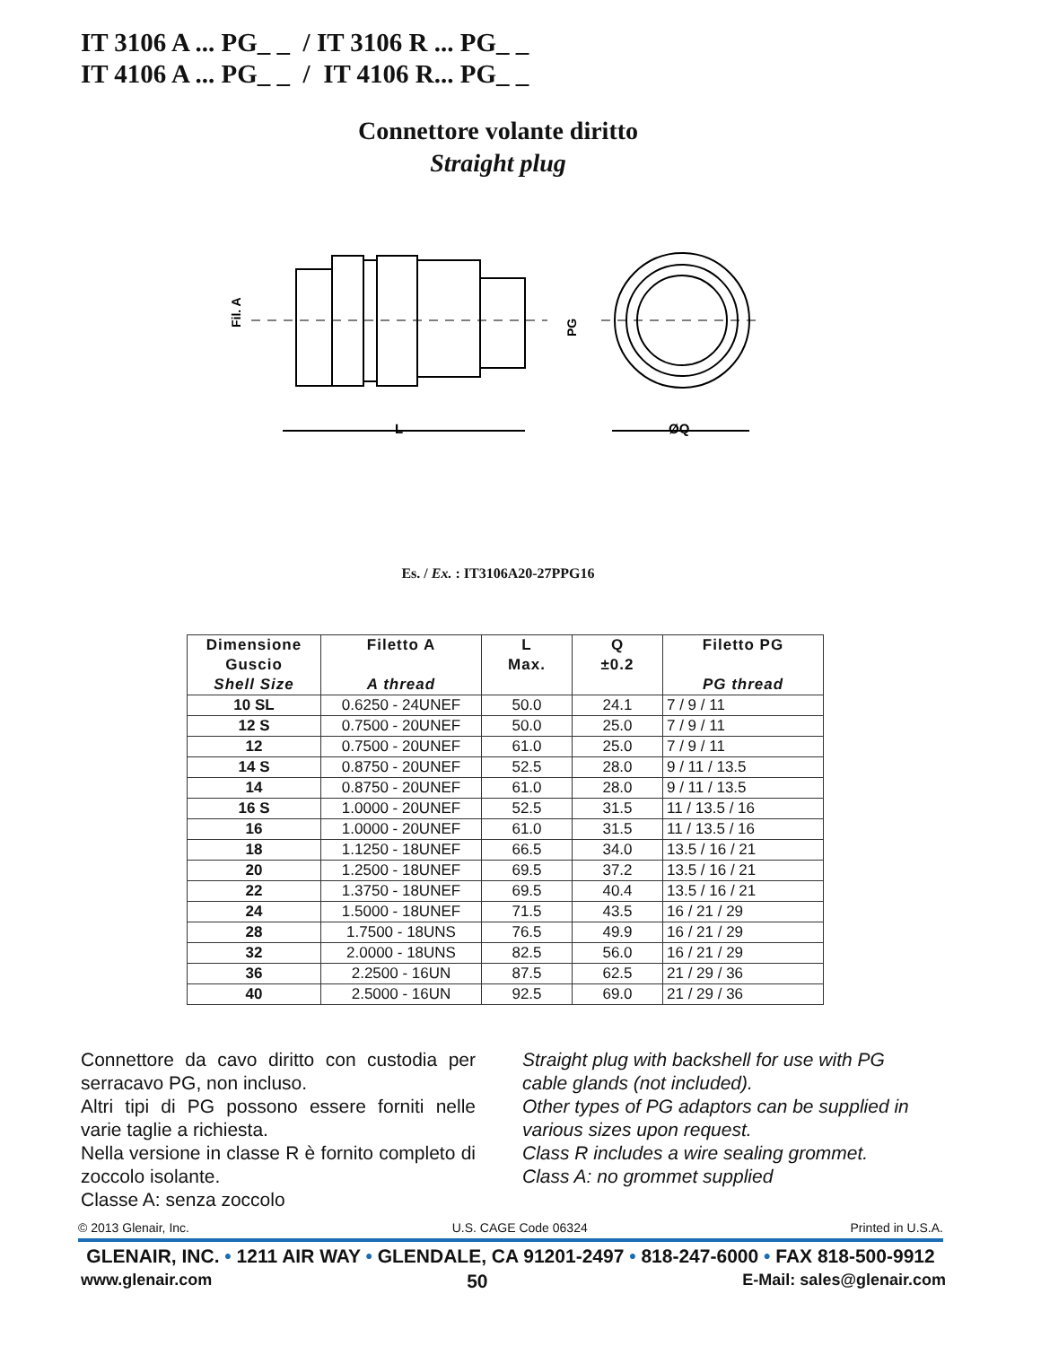IT 3106 A ... PG_ _ / IT 3106 R ... PG_ _
IT 4106 A ... PG_ _ / IT 4106 R... PG_ _
Connettore volante diritto
Straight plug
L
ØQ
Fil. A
PG
Es. / Ex. : IT3106A20-27PPG16
| Dimensione Guscio Shell Size | Filetto A A thread | L Max. | Q ±0.2 | Filetto PG PG thread |
| --- | --- | --- | --- | --- |
| 10 SL | 0.6250 - 24UNEF | 50.0 | 24.1 | 7 / 9 / 11 |
| 12 S | 0.7500 - 20UNEF | 50.0 | 25.0 | 7 / 9 / 11 |
| 12 | 0.7500 - 20UNEF | 61.0 | 25.0 | 7 / 9 / 11 |
| 14 S | 0.8750 - 20UNEF | 52.5 | 28.0 | 9 / 11 / 13.5 |
| 14 | 0.8750 - 20UNEF | 61.0 | 28.0 | 9 / 11 / 13.5 |
| 16 S | 1.0000 - 20UNEF | 52.5 | 31.5 | 11 / 13.5 / 16 |
| 16 | 1.0000 - 20UNEF | 61.0 | 31.5 | 11 / 13.5 / 16 |
| 18 | 1.1250 - 18UNEF | 66.5 | 34.0 | 13.5 / 16 / 21 |
| 20 | 1.2500 - 18UNEF | 69.5 | 37.2 | 13.5 / 16 / 21 |
| 22 | 1.3750 - 18UNEF | 69.5 | 40.4 | 13.5 / 16 / 21 |
| 24 | 1.5000 - 18UNEF | 71.5 | 43.5 | 16 / 21 / 29 |
| 28 | 1.7500 - 18UNS | 76.5 | 49.9 | 16 / 21 / 29 |
| 32 | 2.0000 - 18UNS | 82.5 | 56.0 | 16 / 21 / 29 |
| 36 | 2.2500 - 16UN | 87.5 | 62.5 | 21 / 29 / 36 |
| 40 | 2.5000 - 16UN | 92.5 | 69.0 | 21 / 29 / 36 |
Connettore da cavo diritto con custodia per serracavo PG, non incluso.
Altri tipi di PG possono essere forniti nelle varie taglie a richiesta.
Nella versione in classe R è fornito completo di zoccolo isolante.
Classe A: senza zoccolo
Straight plug with backshell for use with PG cable glands (not included).
Other types of PG adaptors can be supplied in various sizes upon request.
Class R includes a wire sealing grommet.
Class A: no grommet supplied
© 2013 Glenair, Inc. U.S. CAGE Code 06324 Printed in U.S.A.
GLENAIR, INC. • 1211 AIR WAY • GLENDALE, CA 91201-2497 • 818-247-6000 • FAX 818-500-9912
www.glenair.com 50 E-Mail: sales@glenair.com